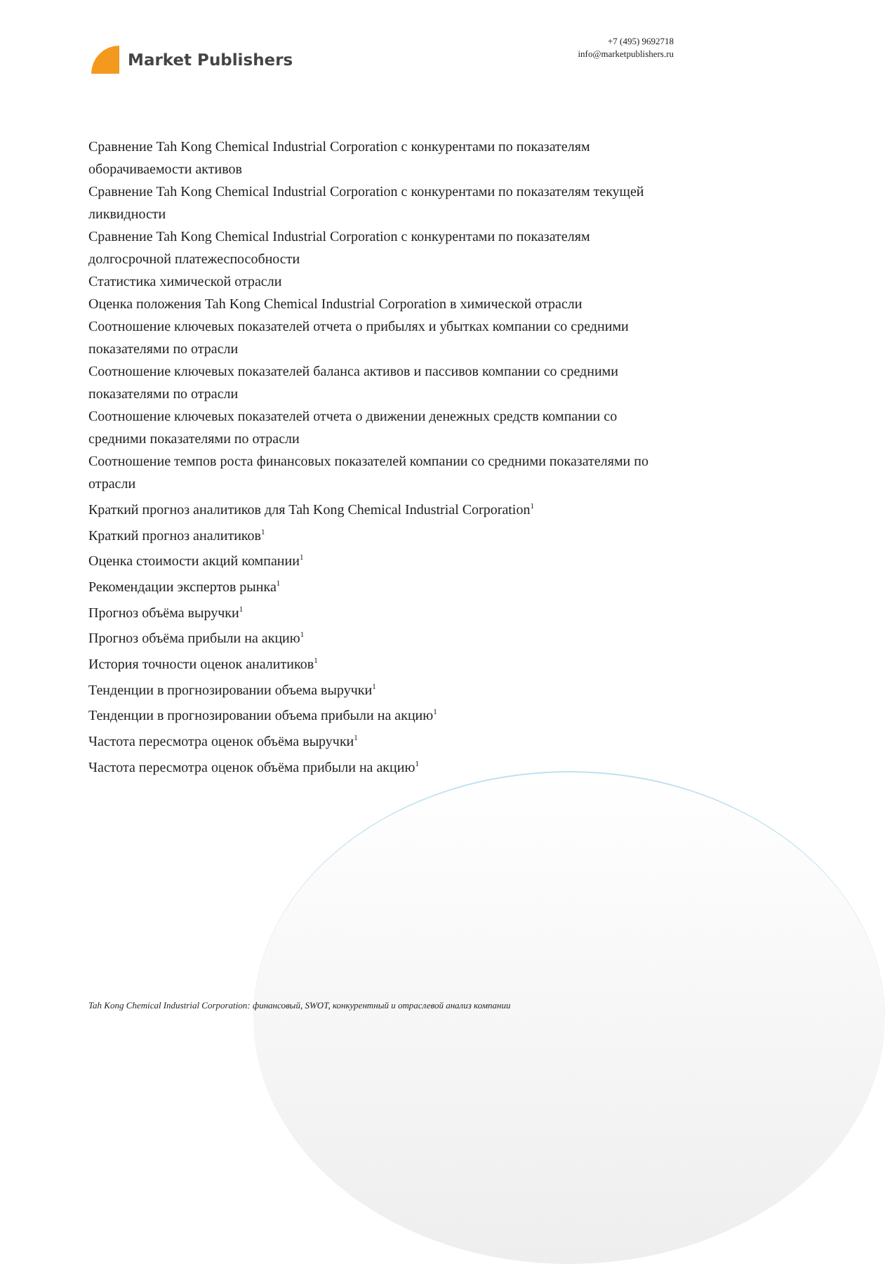Market Publishers
+7 (495) 9692718
info@marketpublishers.ru
Сравнение Tah Kong Chemical Industrial Corporation с конкурентами по показателям оборачиваемости активов
Сравнение Tah Kong Chemical Industrial Corporation с конкурентами по показателям текущей ликвидности
Сравнение Tah Kong Chemical Industrial Corporation с конкурентами по показателям долгосрочной платежеспособности
Статистика химической отрасли
Оценка положения Tah Kong Chemical Industrial Corporation в химической отрасли
Соотношение ключевых показателей отчета о прибылях и убытках компании со средними показателями по отрасли
Соотношение ключевых показателей баланса активов и пассивов компании со средними показателями по отрасли
Соотношение ключевых показателей отчета о движении денежных средств компании со средними показателями по отрасли
Соотношение темпов роста финансовых показателей компании со средними показателями по отрасли
Краткий прогноз аналитиков для Tah Kong Chemical Industrial Corporation<sup>1</sup>
Краткий прогноз аналитиков<sup>1</sup>
Оценка стоимости акций компании<sup>1</sup>
Рекомендации экспертов рынка<sup>1</sup>
Прогноз объёма выручки<sup>1</sup>
Прогноз объёма прибыли на акцию<sup>1</sup>
История точности оценок аналитиков<sup>1</sup>
Тенденции в прогнозировании объема выручки<sup>1</sup>
Тенденции в прогнозировании объема прибыли на акцию<sup>1</sup>
Частота пересмотра оценок объёма выручки<sup>1</sup>
Частота пересмотра оценок объёма прибыли на акцию<sup>1</sup>
Tah Kong Chemical Industrial Corporation: финансовый, SWOT, конкурентный и отраслевой анализ компании